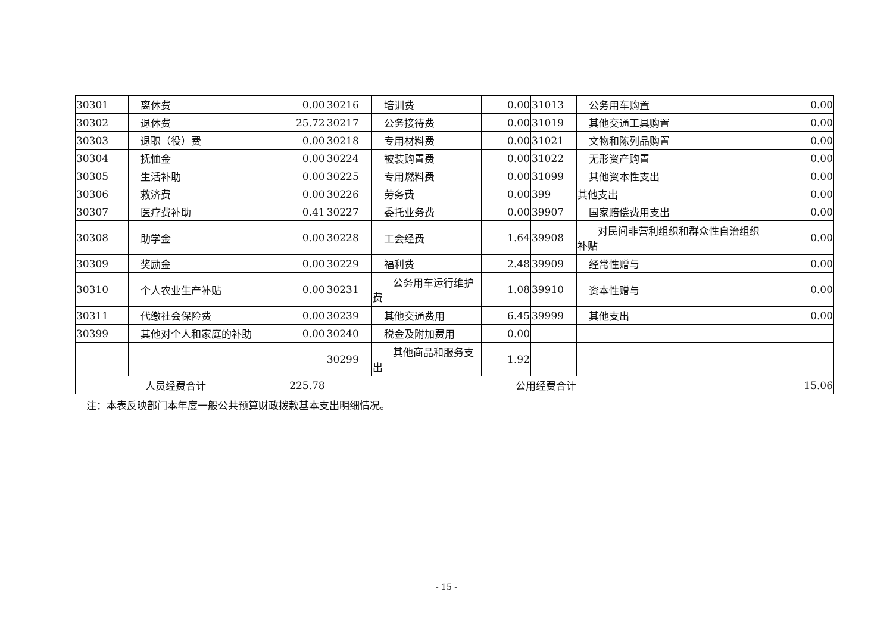| 30301 | 离休费 | 0.00 | 30216 | 培训费 | 0.00 | 31013 | 公务用车购置 | 0.00 |
| 30302 | 退休费 | 25.72 | 30217 | 公务接待费 | 0.00 | 31019 | 其他交通工具购置 | 0.00 |
| 30303 | 退职（役）费 | 0.00 | 30218 | 专用材料费 | 0.00 | 31021 | 文物和陈列品购置 | 0.00 |
| 30304 | 抚恤金 | 0.00 | 30224 | 被装购置费 | 0.00 | 31022 | 无形资产购置 | 0.00 |
| 30305 | 生活补助 | 0.00 | 30225 | 专用燃料费 | 0.00 | 31099 | 其他资本性支出 | 0.00 |
| 30306 | 救济费 | 0.00 | 30226 | 劳务费 | 0.00 | 399 | 其他支出 | 0.00 |
| 30307 | 医疗费补助 | 0.41 | 30227 | 委托业务费 | 0.00 | 39907 | 国家赔偿费用支出 | 0.00 |
| 30308 | 助学金 | 0.00 | 30228 | 工会经费 | 1.64 | 39908 | 对民间非营利组织和群众性自治组织补贴 | 0.00 |
| 30309 | 奖励金 | 0.00 | 30229 | 福利费 | 2.48 | 39909 | 经常性赠与 | 0.00 |
| 30310 | 个人农业生产补贴 | 0.00 | 30231 | 公务用车运行维护费 | 1.08 | 39910 | 资本性赠与 | 0.00 |
| 30311 | 代缴社会保险费 | 0.00 | 30239 | 其他交通费用 | 6.45 | 39999 | 其他支出 | 0.00 |
| 30399 | 其他对个人和家庭的补助 | 0.00 | 30240 | 税金及附加费用 | 0.00 | | | |
| | | | 30299 | 其他商品和服务支出 | 1.92 | | | |
| 人员经费合计 | | 225.78 | 公用经费合计 | | | | | 15.06 |
注：本表反映部门本年度一般公共预算财政拨款基本支出明细情况。
- 15 -